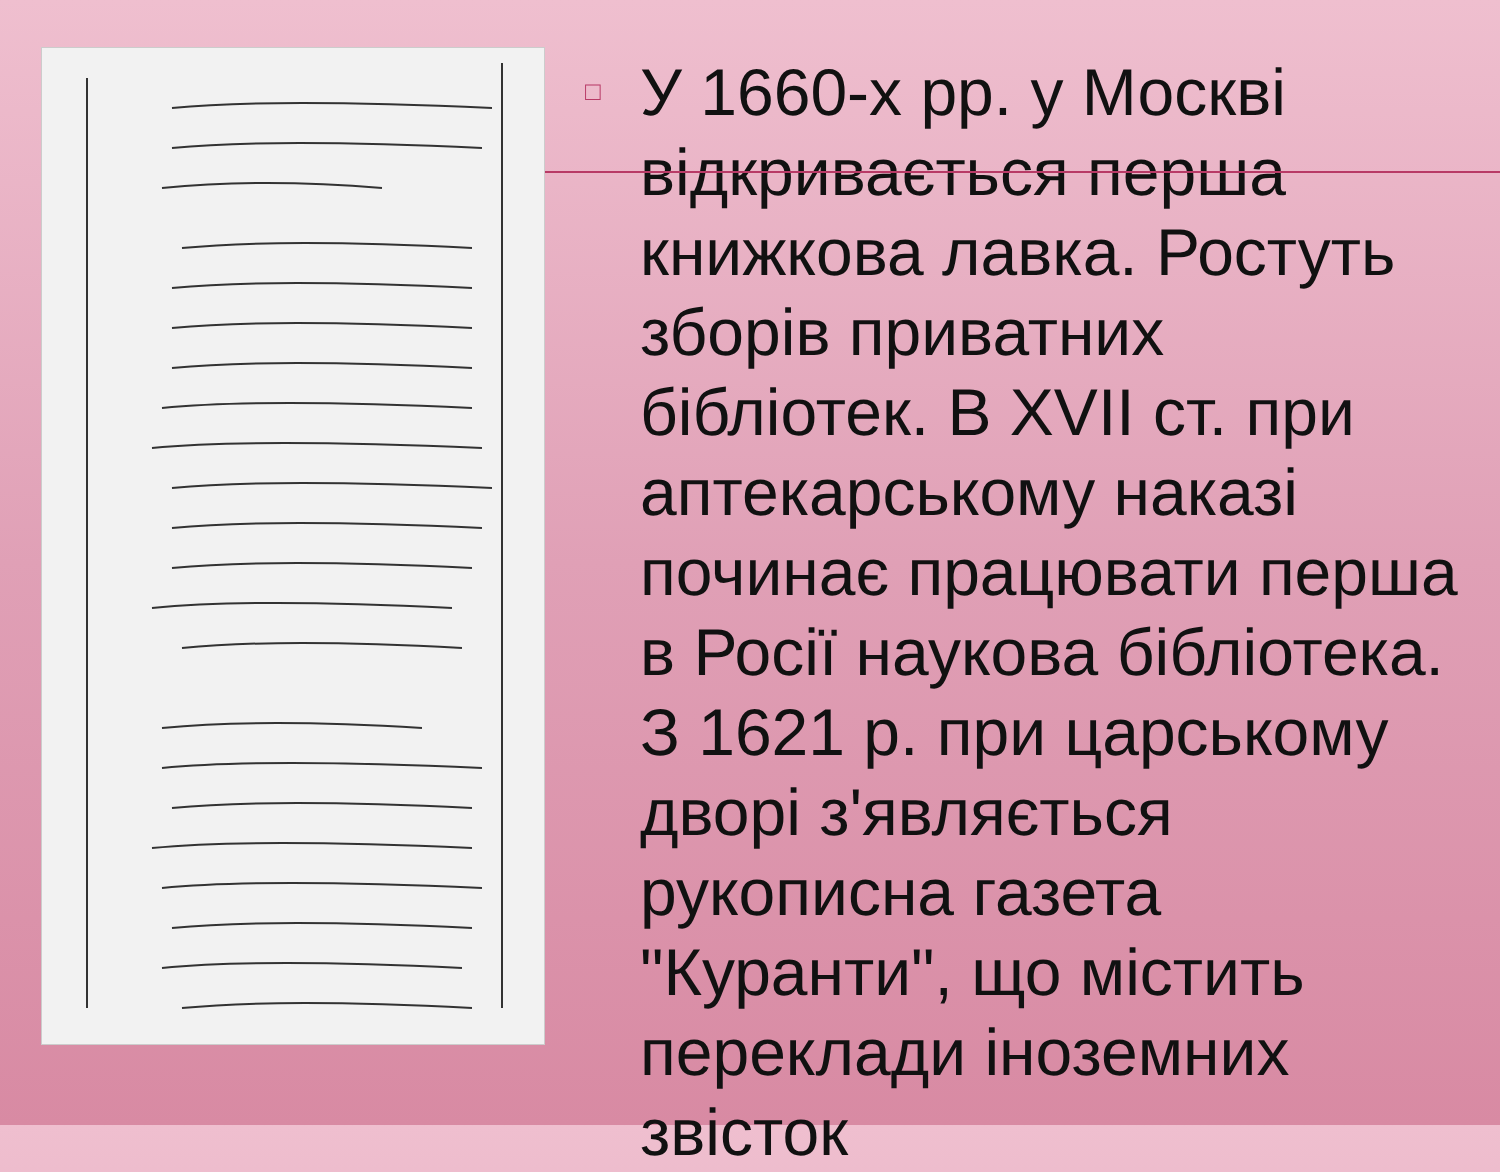□
У 1660-х рр. у Москві відкривається перша книжкова лавка. Ростуть зборів приватних бібліотек. В XVII ст. при аптекарському наказі починає працювати перша в Росії наукова бібліотека. З 1621 р. при царському дворі з'являється рукописна газета "Куранти", що містить переклади іноземних звісток